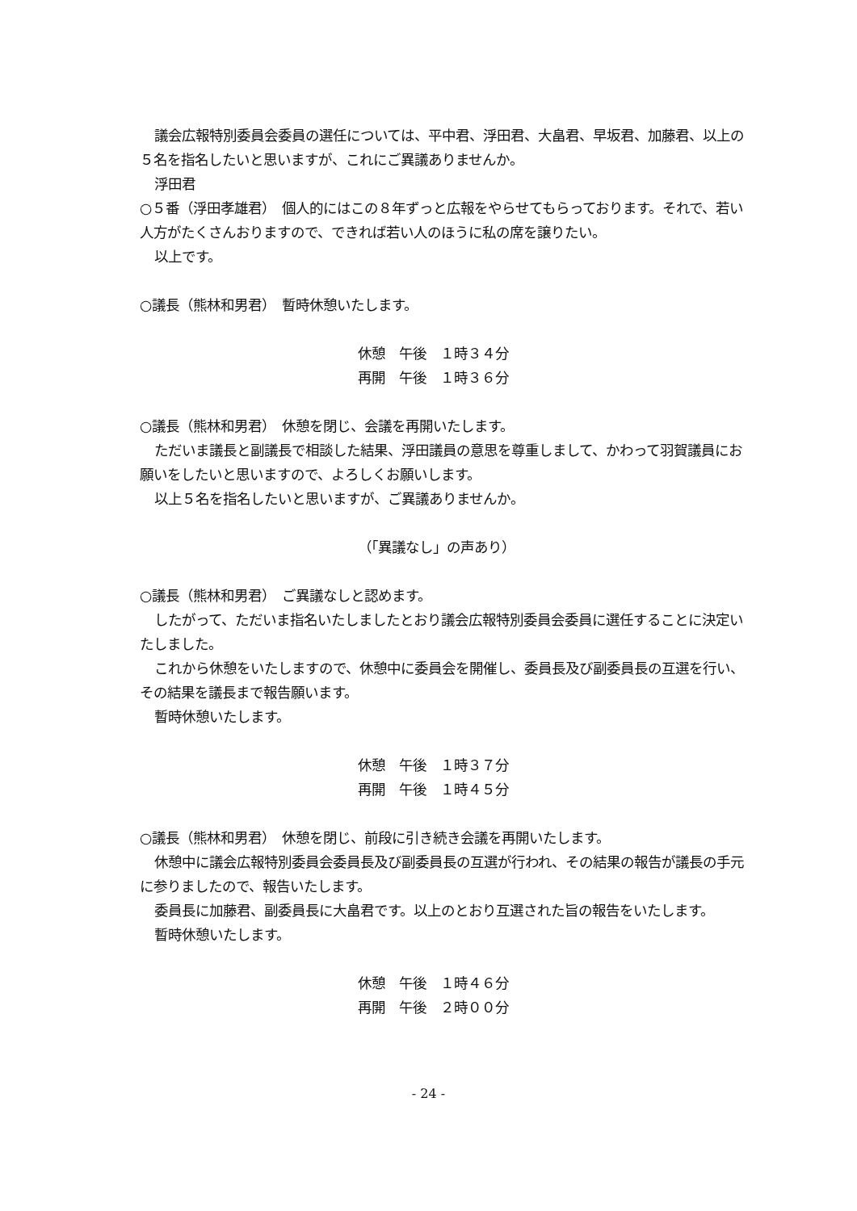議会広報特別委員会委員の選任については、平中君、浮田君、大畠君、早坂君、加藤君、以上の５名を指名したいと思いますが、これにご異議ありませんか。
浮田君
○５番（浮田孝雄君）　個人的にはこの８年ずっと広報をやらせてもらっております。それで、若い人方がたくさんおりますので、できれば若い人のほうに私の席を譲りたい。
以上です。
○議長（熊林和男君）　暫時休憩いたします。
休憩　午後　１時３４分
再開　午後　１時３６分
○議長（熊林和男君）　休憩を閉じ、会議を再開いたします。
ただいま議長と副議長で相談した結果、浮田議員の意思を尊重しまして、かわって羽賀議員にお願いをしたいと思いますので、よろしくお願いします。
以上５名を指名したいと思いますが、ご異議ありませんか。
（「異議なし」の声あり）
○議長（熊林和男君）　ご異議なしと認めます。
したがって、ただいま指名いたしましたとおり議会広報特別委員会委員に選任することに決定いたしました。
これから休憩をいたしますので、休憩中に委員会を開催し、委員長及び副委員長の互選を行い、その結果を議長まで報告願います。
暫時休憩いたします。
休憩　午後　１時３７分
再開　午後　１時４５分
○議長（熊林和男君）　休憩を閉じ、前段に引き続き会議を再開いたします。
休憩中に議会広報特別委員会委員長及び副委員長の互選が行われ、その結果の報告が議長の手元に参りましたので、報告いたします。
委員長に加藤君、副委員長に大畠君です。以上のとおり互選された旨の報告をいたします。
暫時休憩いたします。
休憩　午後　１時４６分
再開　午後　２時００分
- 24 -